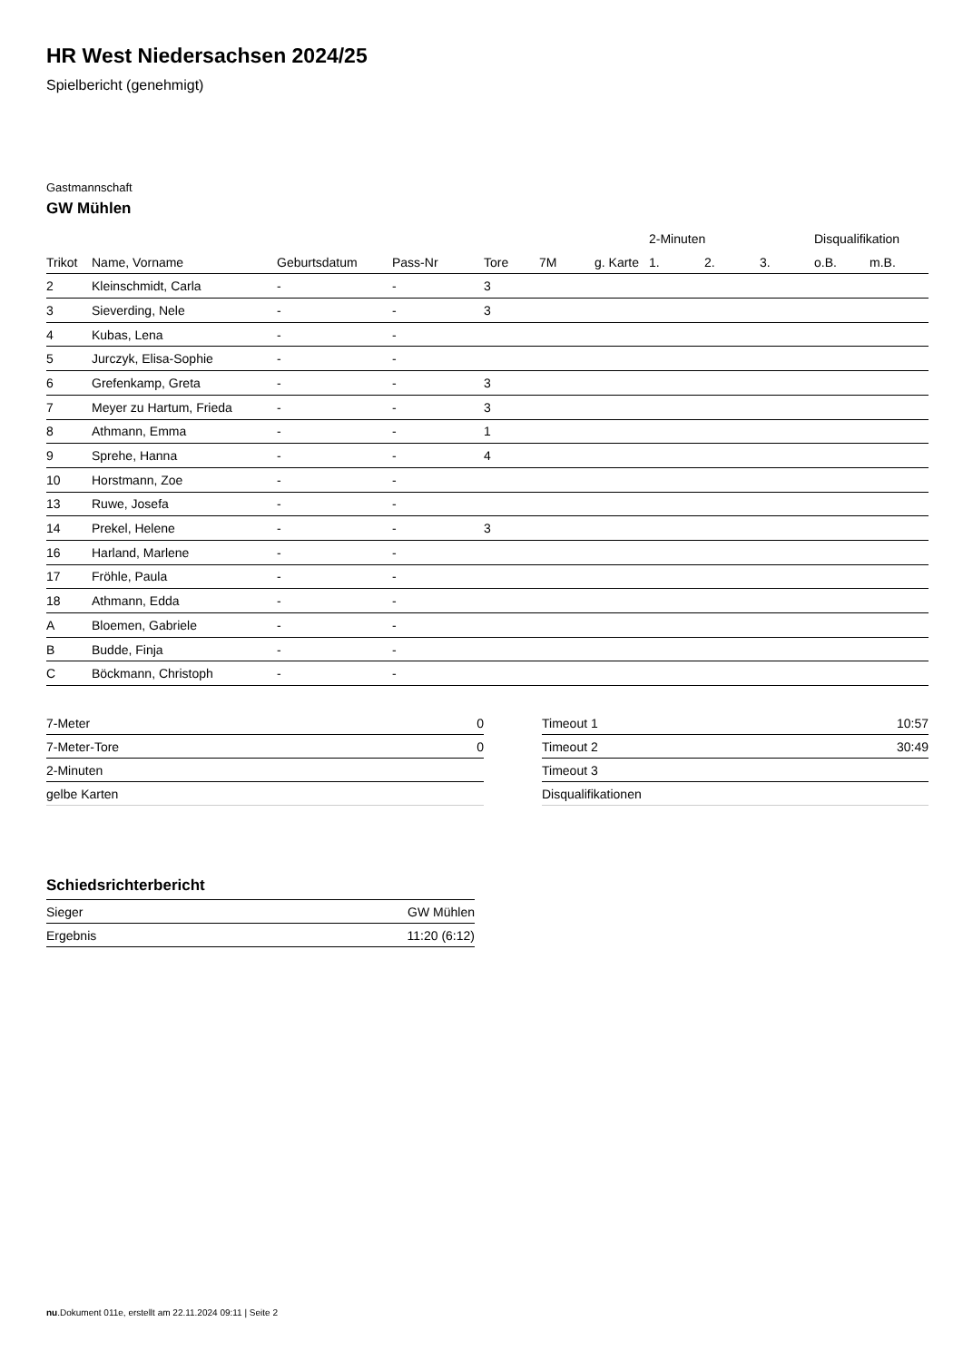HR West Niedersachsen 2024/25
Spielbericht (genehmigt)
Gastmannschaft
GW Mühlen
| | | | | | | | 2-Minuten | | | Disqualifikation | |
| --- | --- | --- | --- | --- | --- | --- | --- | --- | --- | --- | --- |
| Trikot | Name, Vorname | Geburtsdatum | Pass-Nr | Tore | 7M | g. Karte | 1. | 2. | 3. | o.B. | m.B. |
| 2 | Kleinschmidt, Carla | - | - | 3 | | | | | | | |
| 3 | Sieverding, Nele | - | - | 3 | | | | | | | |
| 4 | Kubas, Lena | - | - | | | | | | | | |
| 5 | Jurczyk, Elisa-Sophie | - | - | | | | | | | | |
| 6 | Grefenkamp, Greta | - | - | 3 | | | | | | | |
| 7 | Meyer zu Hartum, Frieda | - | - | 3 | | | | | | | |
| 8 | Athmann, Emma | - | - | 1 | | | | | | | |
| 9 | Sprehe, Hanna | - | - | 4 | | | | | | | |
| 10 | Horstmann, Zoe | - | - | | | | | | | | |
| 13 | Ruwe, Josefa | - | - | | | | | | | | |
| 14 | Prekel, Helene | - | - | 3 | | | | | | | |
| 16 | Harland, Marlene | - | - | | | | | | | | |
| 17 | Fröhle, Paula | - | - | | | | | | | | |
| 18 | Athmann, Edda | - | - | | | | | | | | |
| A | Bloemen, Gabriele | - | - | | | | | | | | |
| B | Budde, Finja | - | - | | | | | | | | |
| C | Böckmann, Christoph | - | - | | | | | | | | |
| 7-Meter | 0 |
| 7-Meter-Tore | 0 |
| 2-Minuten | |
| gelbe Karten | |
| Timeout 1 | 10:57 |
| Timeout 2 | 30:49 |
| Timeout 3 | |
| Disqualifikationen | |
Schiedsrichterbericht
| Sieger | GW Mühlen |
| Ergebnis | 11:20 (6:12) |
nu.Dokument 011e, erstellt am 22.11.2024 09:11 | Seite 2